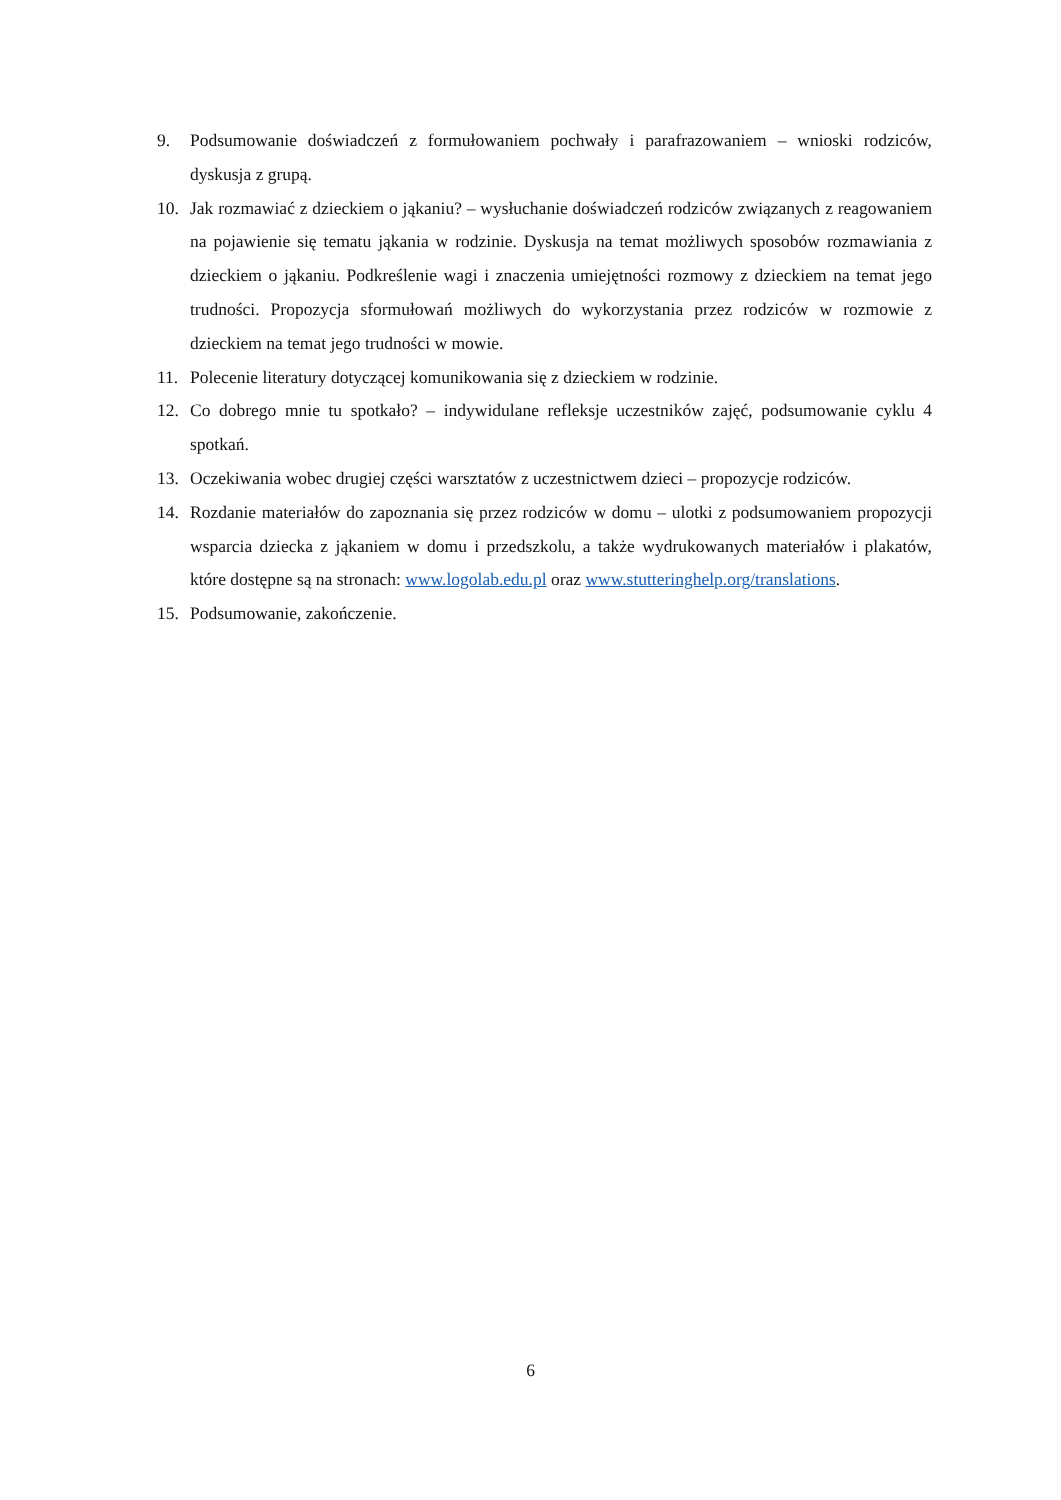9. Podsumowanie doświadczeń z formułowaniem pochwały i parafrazowaniem – wnioski rodziców, dyskusja z grupą.
10. Jak rozmawiać z dzieckiem o jąkaniu? – wysłuchanie doświadczeń rodziców związanych z reagowaniem na pojawienie się tematu jąkania w rodzinie. Dyskusja na temat możliwych sposobów rozmawiania z dzieckiem o jąkaniu. Podkreślenie wagi i znaczenia umiejętności rozmowy z dzieckiem na temat jego trudności. Propozycja sformułowań możliwych do wykorzystania przez rodziców w rozmowie z dzieckiem na temat jego trudności w mowie.
11. Polecenie literatury dotyczącej komunikowania się z dzieckiem w rodzinie.
12. Co dobrego mnie tu spotkało? – indywidulane refleksje uczestników zajęć, podsumowanie cyklu 4 spotkań.
13. Oczekiwania wobec drugiej części warsztatów z uczestnictwem dzieci – propozycje rodziców.
14. Rozdanie materiałów do zapoznania się przez rodziców w domu – ulotki z podsumowaniem propozycji wsparcia dziecka z jąkaniem w domu i przedszkolu, a także wydrukowanych materiałów i plakatów, które dostępne są na stronach: www.logolab.edu.pl oraz www.stutteringhelp.org/translations.
15. Podsumowanie, zakończenie.
6